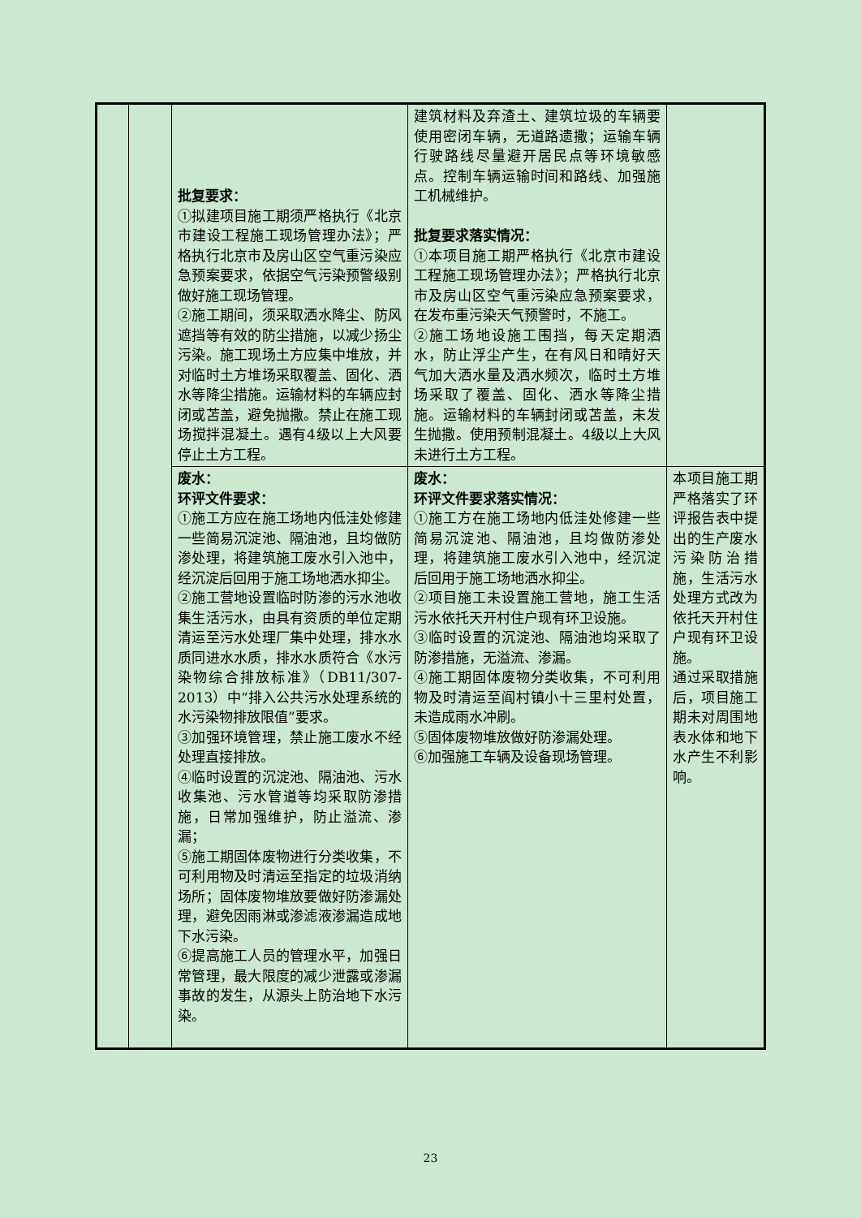| | | 批复要求： ①拟建项目施工期须严格执行《北京市建设工程施工现场管理办法》；严格执行北京市及房山区空气重污染应急预案要求，依据空气污染预警级别做好施工现场管理。 ②施工期间，须采取洒水降尘、防风遮挡等有效的防尘措施，以减少扬尘污染。施工现场土方应集中堆放，并对临时土方堆场采取覆盖、固化、洒水等降尘措施。运输材料的车辆应封闭或苫盖，避免抛撒。禁止在施工现场搅拌混凝土。遇有4级以上大风要停止土方工程。 | 建筑材料及弃渣土、建筑垃圾的车辆要使用密闭车辆，无道路遗撒；运输车辆行驶路线尽量避开居民点等环境敏感点。控制车辆运输时间和路线、加强施工机械维护。 批复要求落实情况： ①本项目施工期严格执行《北京市建设工程施工现场管理办法》；严格执行北京市及房山区空气重污染应急预案要求，在发布重污染天气预警时，不施工。 ②施工场地设施工围挡，每天定期洒水，防止浮尘产生，在有风日和晴好天气加大洒水量及洒水频次，临时土方堆场采取了覆盖、固化、洒水等降尘措施。运输材料的车辆封闭或苫盖，未发生抛撒。使用预制混凝土。4级以上大风未进行土方工程。 | |
| | | 废水： 环评文件要求： ①施工方应在施工场地内低洼处修建一些简易沉淀池、隔油池，且均做防渗处理，将建筑施工废水引入池中，经沉淀后回用于施工场地洒水抑尘。 ②施工营地设置临时防渗的污水池收集生活污水，由具有资质的单位定期清运至污水处理厂集中处理，排水水质同进水水质，排水水质符合《水污染物综合排放标准》（DB11/307-2013）中“排入公共污水处理系统的水污染物排放限值”要求。 ③加强环境管理，禁止施工废水不经处理直接排放。 ④临时设置的沉淀池、隔油池、污水收集池、污水管道等均采取防渗措施，日常加强维护，防止溢流、渗漏； ⑤施工期固体废物进行分类收集，不可利用物及时清运至指定的垃圾消纳场所；固体废物堆放要做好防渗漏处理，避免因雨淋或渗滤液渗漏造成地下水污染。 ⑥提高施工人员的管理水平，加强日常管理，最大限度的减少泄露或渗漏事故的发生，从源头上防治地下水污染。 | 废水： 环评文件要求落实情况： ①施工方在施工场地内低洼处修建一些简易沉淀池、隔油池，且均做防渗处理，将建筑施工废水引入池中，经沉淀后回用于施工场地洒水抑尘。 ②项目施工未设置施工营地，施工生活污水依托天开村住户现有环卫设施。 ③临时设置的沉淀池、隔油池均采取了防渗措施，无溢流、渗漏。 ④施工期固体废物分类收集，不可利用物及时清运至阎村镇小十三里村处置，未造成雨水冲刷。 ⑤固体废物堆放做好防渗漏处理。 ⑥加强施工车辆及设备现场管理。 | 本项目施工期严格落实了环评报告表中提出的生产废水污染防治措施，生活污水处理方式改为依托天开村住户现有环卫设施。 通过采取措施后，项目施工期未对周围地表水体和地下水产生不利影响。 |
23